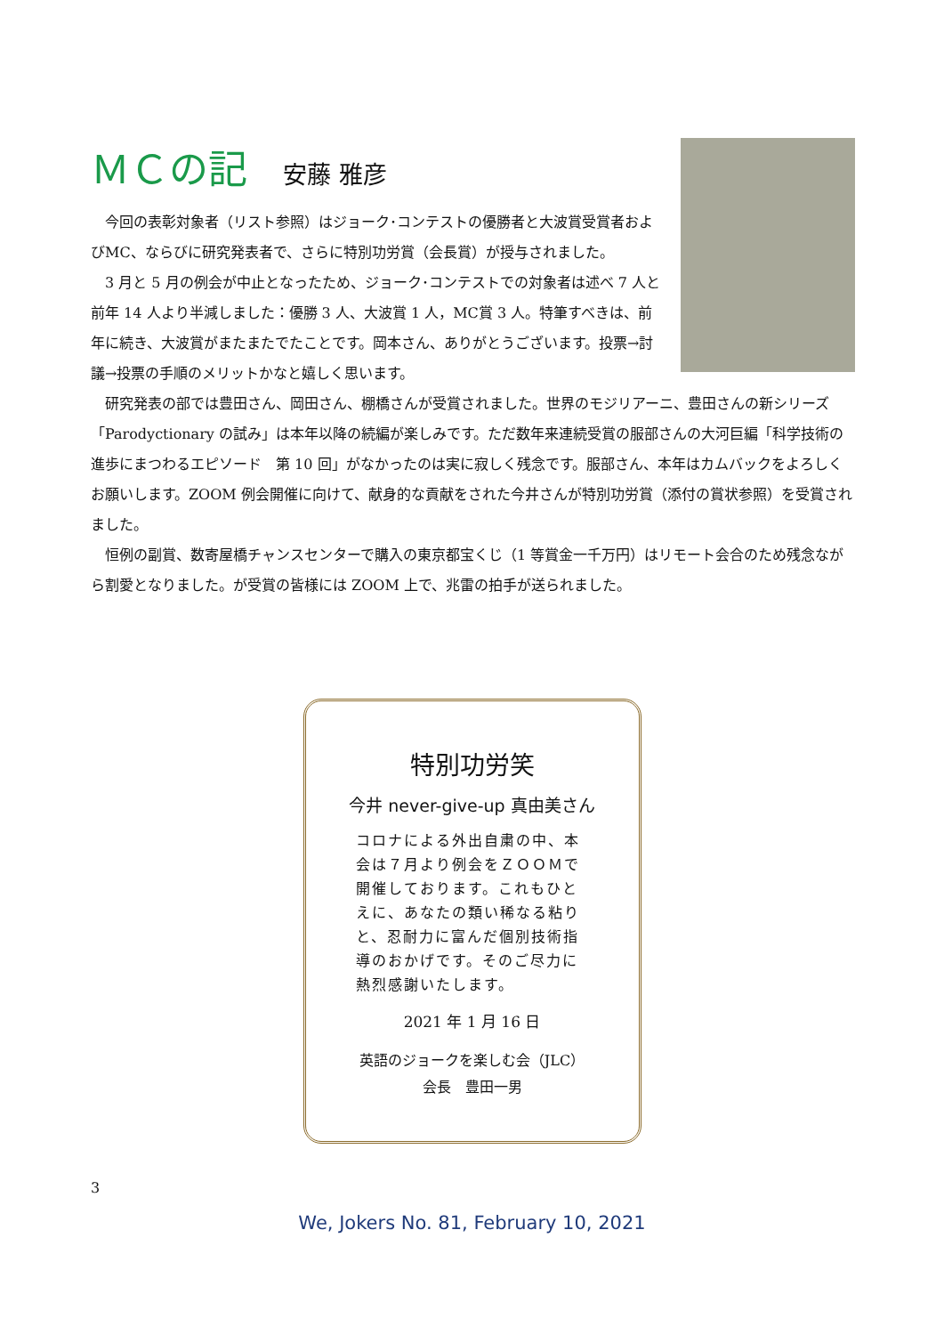ＭＣの記 安藤 雅彦
今回の表彰対象者（リスト参照）はジョーク･コンテストの優勝者と大波賞受賞者およびMC、ならびに研究発表者で、さらに特別功労賞（会長賞）が授与されました。
3 月と 5 月の例会が中止となったため、ジョーク･コンテストでの対象者は述べ 7 人と前年 14 人より半減しました：優勝 3 人、大波賞 1 人，MC賞 3 人。特筆すべきは、前年に続き、大波賞がまたまたでたことです。岡本さん、ありがとうございます。投票→討議→投票の手順のメリットかなと嬉しく思います。
研究発表の部では豊田さん、岡田さん、棚橋さんが受賞されました。世界のモジリアーニ、豊田さんの新シリーズ「Parodyctionary の試み」は本年以降の続編が楽しみです。ただ数年来連続受賞の服部さんの大河巨編「科学技術の進歩にまつわるエピソード　第 10 回」がなかったのは実に寂しく残念です。服部さん、本年はカムバックをよろしくお願いします。ZOOM 例会開催に向けて、献身的な貢献をされた今井さんが特別功労賞（添付の賞状参照）を受賞されました。
恒例の副賞、数寄屋橋チャンスセンターで購入の東京都宝くじ（1 等賞金一千万円）はリモート会合のため残念ながら割愛となりました。が受賞の皆様には ZOOM 上で、兆雷の拍手が送られました。
特別功労笑
今井 never-give-up 真由美さん
コロナによる外出自粛の中、本会は７月より例会をＺＯＯＭで開催しております。これもひとえに、あなたの類い稀なる粘りと、忍耐力に富んだ個別技術指導のおかげです。そのご尽力に熱烈感謝いたします。
2021 年 1 月 16 日
英語のジョークを楽しむ会（JLC）
会長　豊田一男
3
We, Jokers No. 81, February 10, 2021